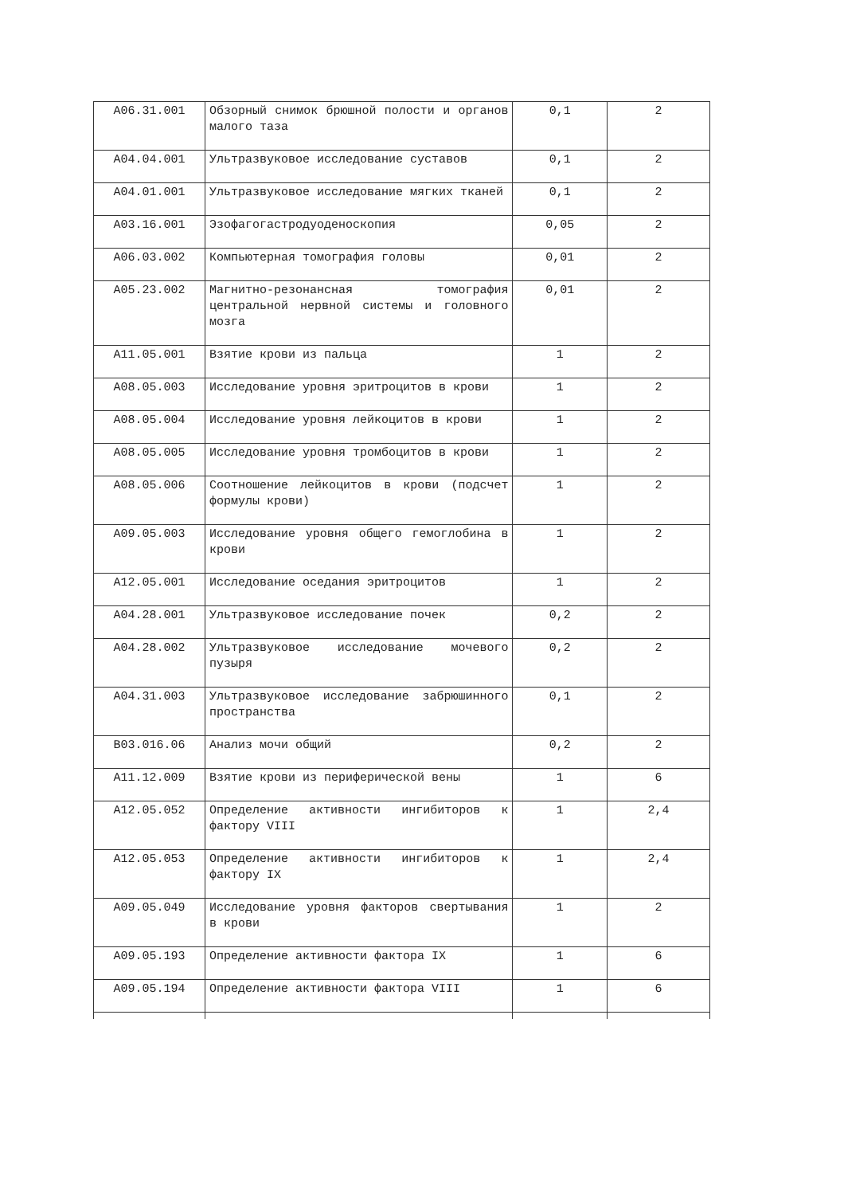| A06.31.001 | Обзорный снимок брюшной полости и органов малого таза | 0,1 | 2 |
| A04.04.001 | Ультразвуковое исследование суставов | 0,1 | 2 |
| A04.01.001 | Ультразвуковое исследование мягких тканей | 0,1 | 2 |
| A03.16.001 | Эзофагогастродуоденоскопия | 0,05 | 2 |
| A06.03.002 | Компьютерная томография головы | 0,01 | 2 |
| A05.23.002 | Магнитно-резонансная томография центральной нервной системы и головного мозга | 0,01 | 2 |
| A11.05.001 | Взятие крови из пальца | 1 | 2 |
| A08.05.003 | Исследование уровня эритроцитов в крови | 1 | 2 |
| A08.05.004 | Исследование уровня лейкоцитов в крови | 1 | 2 |
| A08.05.005 | Исследование уровня тромбоцитов в крови | 1 | 2 |
| A08.05.006 | Соотношение лейкоцитов в крови (подсчет формулы крови) | 1 | 2 |
| A09.05.003 | Исследование уровня общего гемоглобина в крови | 1 | 2 |
| A12.05.001 | Исследование оседания эритроцитов | 1 | 2 |
| A04.28.001 | Ультразвуковое исследование почек | 0,2 | 2 |
| A04.28.002 | Ультразвуковое исследование мочевого пузыря | 0,2 | 2 |
| A04.31.003 | Ультразвуковое исследование забрюшинного пространства | 0,1 | 2 |
| B03.016.06 | Анализ мочи общий | 0,2 | 2 |
| A11.12.009 | Взятие крови из периферической вены | 1 | 6 |
| A12.05.052 | Определение активности ингибиторов к фактору VIII | 1 | 2,4 |
| A12.05.053 | Определение активности ингибиторов к фактору IX | 1 | 2,4 |
| A09.05.049 | Исследование уровня факторов свертывания в крови | 1 | 2 |
| A09.05.193 | Определение активности фактора IX | 1 | 6 |
| A09.05.194 | Определение активности фактора VIII | 1 | 6 |